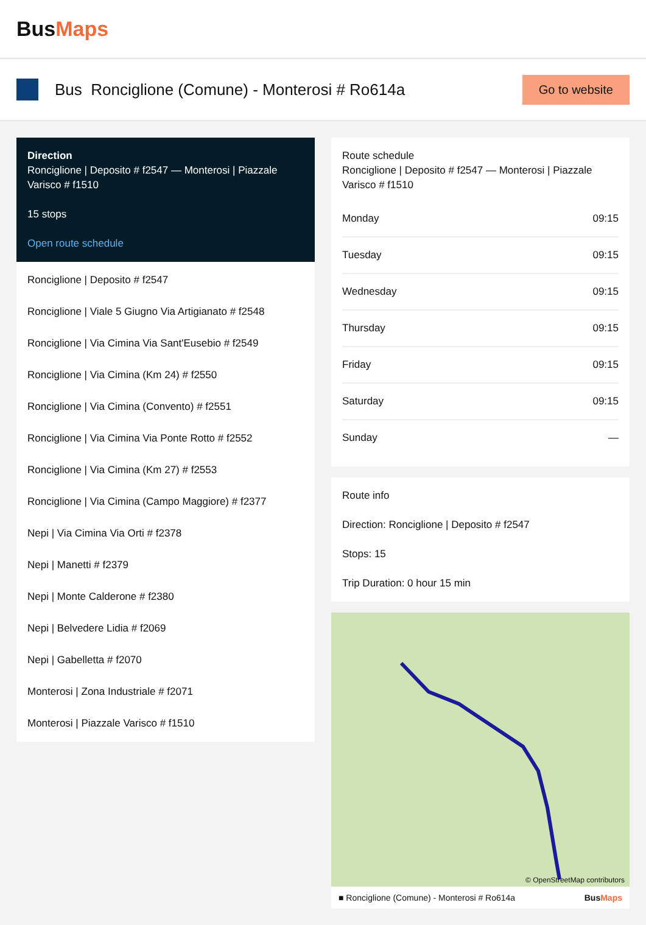BusMaps
Bus Ronciglione (Comune) - Monterosi # Ro614a
Go to website
Direction
Ronciglione | Deposito # f2547 — Monterosi | Piazzale Varisco # f1510
15 stops
Open route schedule
Ronciglione | Deposito # f2547
Ronciglione | Viale 5 Giugno Via Artigianato # f2548
Ronciglione | Via Cimina Via Sant'Eusebio # f2549
Ronciglione | Via Cimina (Km 24) # f2550
Ronciglione | Via Cimina (Convento) # f2551
Ronciglione | Via Cimina Via Ponte Rotto # f2552
Ronciglione | Via Cimina (Km 27) # f2553
Ronciglione | Via Cimina (Campo Maggiore) # f2377
Nepi | Via Cimina Via Orti # f2378
Nepi | Manetti # f2379
Nepi | Monte Calderone # f2380
Nepi | Belvedere Lidia # f2069
Nepi | Gabelletta # f2070
Monterosi | Zona Industriale # f2071
Monterosi | Piazzale Varisco # f1510
Route schedule
Ronciglione | Deposito # f2547 — Monterosi | Piazzale Varisco # f1510
| Monday | 09:15 |
| Tuesday | 09:15 |
| Wednesday | 09:15 |
| Thursday | 09:15 |
| Friday | 09:15 |
| Saturday | 09:15 |
| Sunday | — |
Route info
Direction: Ronciglione | Deposito # f2547
Stops: 15
Trip Duration: 0 hour 15 min
© OpenStreetMap contributors
■ Ronciglione (Comune) - Monterosi # Ro614a BusMaps